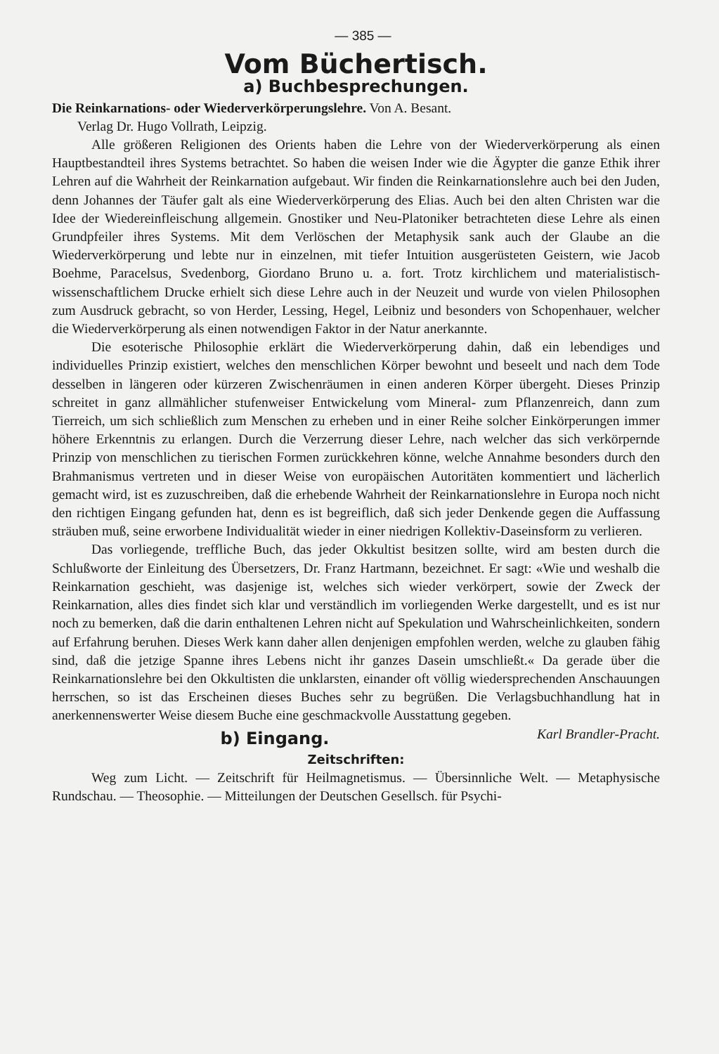— 385 —
Vom Büchertisch.
a) Buchbesprechungen.
Die Reinkarnations- oder Wiederverkörperungslehre. Von A. Besant.
Verlag Dr. Hugo Vollrath, Leipzig.
Alle größeren Religionen des Orients haben die Lehre von der Wiederverkörperung als einen Hauptbestandteil ihres Systems betrachtet. So haben die weisen Inder wie die Ägypter die ganze Ethik ihrer Lehren auf die Wahrheit der Reinkarnation aufgebaut. Wir finden die Reinkarnationslehre auch bei den Juden, denn Johannes der Täufer galt als eine Wiederverkörperung des Elias. Auch bei den alten Christen war die Idee der Wiedereinfleischung allgemein. Gnostiker und Neu-Platoniker betrachteten diese Lehre als einen Grundpfeiler ihres Systems. Mit dem Verlöschen der Metaphysik sank auch der Glaube an die Wiederverkörperung und lebte nur in einzelnen, mit tiefer Intuition ausgerüsteten Geistern, wie Jacob Boehme, Paracelsus, Svedenborg, Giordano Bruno u. a. fort. Trotz kirchlichem und materialistisch-wissenschaftlichem Drucke erhielt sich diese Lehre auch in der Neuzeit und wurde von vielen Philosophen zum Ausdruck gebracht, so von Herder, Lessing, Hegel, Leibniz und besonders von Schopenhauer, welcher die Wiederverkörperung als einen notwendigen Faktor in der Natur anerkannte.
Die esoterische Philosophie erklärt die Wiederverkörperung dahin, daß ein lebendiges und individuelles Prinzip existiert, welches den menschlichen Körper bewohnt und beseelt und nach dem Tode desselben in längeren oder kürzeren Zwischenräumen in einen anderen Körper übergeht. Dieses Prinzip schreitet in ganz allmählicher stufenweiser Entwickelung vom Mineral- zum Pflanzenreich, dann zum Tierreich, um sich schließlich zum Menschen zu erheben und in einer Reihe solcher Einkörperungen immer höhere Erkenntnis zu erlangen. Durch die Verzerrung dieser Lehre, nach welcher das sich verkörpernde Prinzip von menschlichen zu tierischen Formen zurückkehren könne, welche Annahme besonders durch den Brahmanismus vertreten und in dieser Weise von europäischen Autoritäten kommentiert und lächerlich gemacht wird, ist es zuzuschreiben, daß die erhebende Wahrheit der Reinkarnationslehre in Europa noch nicht den richtigen Eingang gefunden hat, denn es ist begreiflich, daß sich jeder Denkende gegen die Auffassung sträuben muß, seine erworbene Individualität wieder in einer niedrigen Kollektiv-Daseinsform zu verlieren.
Das vorliegende, treffliche Buch, das jeder Okkultist besitzen sollte, wird am besten durch die Schlußworte der Einleitung des Übersetzers, Dr. Franz Hartmann, bezeichnet. Er sagt: «Wie und weshalb die Reinkarnation geschieht, was dasjenige ist, welches sich wieder verkörpert, sowie der Zweck der Reinkarnation, alles dies findet sich klar und verständlich im vorliegenden Werke dargestellt, und es ist nur noch zu bemerken, daß die darin enthaltenen Lehren nicht auf Spekulation und Wahrscheinlichkeiten, sondern auf Erfahrung beruhen. Dieses Werk kann daher allen denjenigen empfohlen werden, welche zu glauben fähig sind, daß die jetzige Spanne ihres Lebens nicht ihr ganzes Dasein umschließt.« Da gerade über die Reinkarnationslehre bei den Okkultisten die unklarsten, einander oft völlig wiedersprechenden Anschauungen herrschen, so ist das Erscheinen dieses Buches sehr zu begrüßen. Die Verlagsbuchhandlung hat in anerkennenswerter Weise diesem Buche eine geschmackvolle Ausstattung gegeben. Karl Brandler-Pracht.
b) Eingang.
Zeitschriften:
Weg zum Licht. — Zeitschrift für Heilmagnetismus. — Übersinnliche Welt. — Metaphysische Rundschau. — Theosophie. — Mitteilungen der Deutschen Gesellsch. für Psychi-